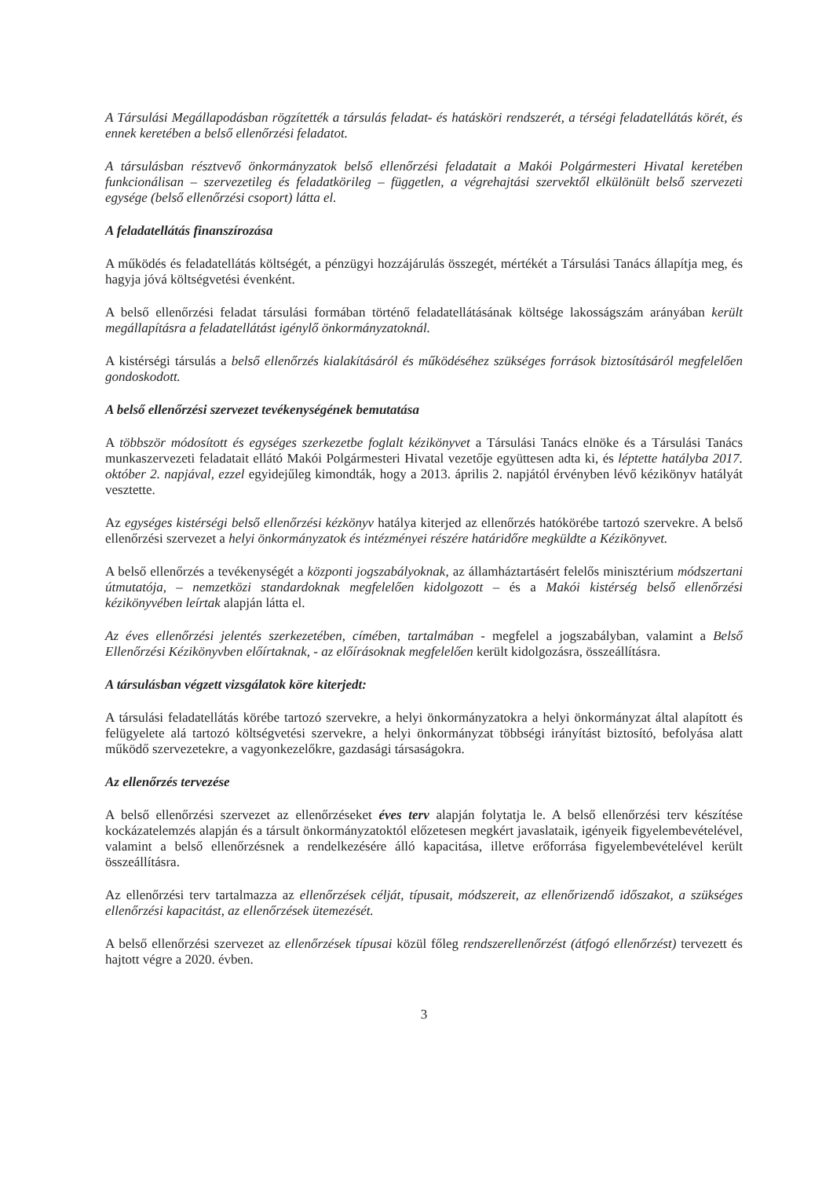A Társulási Megállapodásban rögzítették a társulás feladat- és hatásköri rendszerét, a térségi feladatellátás körét, és ennek keretében a belső ellenőrzési feladatot.
A társulásban résztvevő önkormányzatok belső ellenőrzési feladatait a Makói Polgármesteri Hivatal keretében funkcionálisan – szervezetileg és feladatkörileg – független, a végrehajtási szervektől elkülönült belső szervezeti egysége (belső ellenőrzési csoport) látta el.
A feladatellátás finanszírozása
A működés és feladatellátás költségét, a pénzügyi hozzájárulás összegét, mértékét a Társulási Tanács állapítja meg, és hagyja jóvá költségvetési évenként.
A belső ellenőrzési feladat társulási formában történő feladatellátásának költsége lakosságszám arányában került megállapításra a feladatellátást igénylő önkormányzatoknál.
A kistérségi társulás a belső ellenőrzés kialakításáról és működéséhez szükséges források biztosításáról megfelelően gondoskodott.
A belső ellenőrzési szervezet tevékenységének bemutatása
A többször módosított és egységes szerkezetbe foglalt kézikönyvet a Társulási Tanács elnöke és a Társulási Tanács munkaszervezeti feladatait ellátó Makói Polgármesteri Hivatal vezetője együttesen adta ki, és léptette hatályba 2017. október 2. napjával, ezzel egyidejűleg kimondták, hogy a 2013. április 2. napjától érvényben lévő kézikönyv hatályát vesztette.
Az egységes kistérségi belső ellenőrzési kézkönyv hatálya kiterjed az ellenőrzés hatókörébe tartozó szervekre. A belső ellenőrzési szervezet a helyi önkormányzatok és intézményei részére határidőre megküldte a Kézikönyvet.
A belső ellenőrzés a tevékenységét a központi jogszabályoknak, az államháztartásért felelős minisztérium módszertani útmutatója, – nemzetközi standardoknak megfelelően kidolgozott – és a Makói kistérség belső ellenőrzési kézikönyvében leírtak alapján látta el.
Az éves ellenőrzési jelentés szerkezetében, címében, tartalmában - megfelel a jogszabályban, valamint a Belső Ellenőrzési Kézikönyvben előírtaknak, - az előírásoknak megfelelően került kidolgozásra, összeállításra.
A társulásban végzett vizsgálatok köre kiterjedt:
A társulási feladatellátás körébe tartozó szervekre, a helyi önkormányzatokra a helyi önkormányzat által alapított és felügyelete alá tartozó költségvetési szervekre, a helyi önkormányzat többségi irányítást biztosító, befolyása alatt működő szervezetekre, a vagyonkezelőkre, gazdasági társaságokra.
Az ellenőrzés tervezése
A belső ellenőrzési szervezet az ellenőrzéseket éves terv alapján folytatja le. A belső ellenőrzési terv készítése kockázatelemzés alapján és a társult önkormányzatoktól előzetesen megkért javaslataik, igényeik figyelembevételével, valamint a belső ellenőrzésnek a rendelkezésére álló kapacitása, illetve erőforrása figyelembevételével került összeállításra.
Az ellenőrzési terv tartalmazza az ellenőrzések célját, típusait, módszereit, az ellenőrizendő időszakot, a szükséges ellenőrzési kapacitást, az ellenőrzések ütemezését.
A belső ellenőrzési szervezet az ellenőrzések típusai közül főleg rendszerellenőrzést (átfogó ellenőrzést) tervezett és hajtott végre a 2020. évben.
3